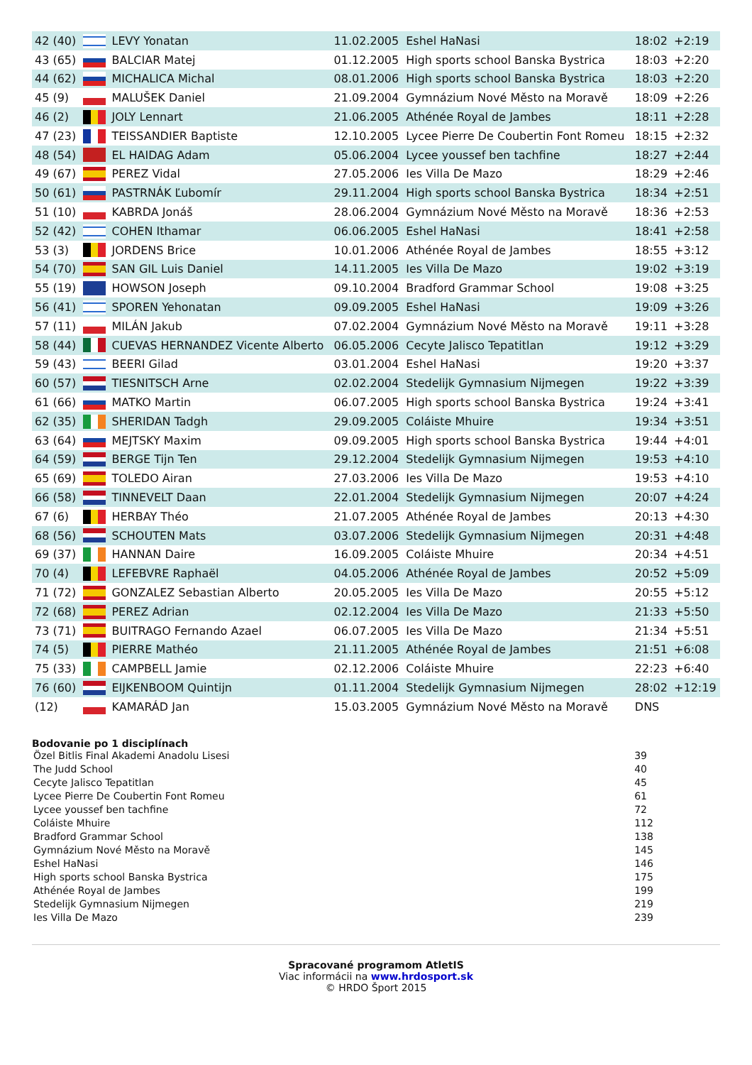| 42 (40) | | LEVY Yonatan | 11.02.2005 | Eshel HaNasi | 18:02 | +2:19 |
| 43 (65) | | BALCIAR Matej | 01.12.2005 | High sports school Banska Bystrica | 18:03 | +2:20 |
| 44 (62) | | MICHALICA Michal | 08.01.2006 | High sports school Banska Bystrica | 18:03 | +2:20 |
| 45 (9) | | MALUŠEK Daniel | 21.09.2004 | Gymnázium Nové Město na Moravě | 18:09 | +2:26 |
| 46 (2) | | JOLY Lennart | 21.06.2005 | Athénée Royal de Jambes | 18:11 | +2:28 |
| 47 (23) | | TEISSANDIER Baptiste | 12.10.2005 | Lycee Pierre De Coubertin Font Romeu | 18:15 | +2:32 |
| 48 (54) | | EL HAIDAG Adam | 05.06.2004 | Lycee youssef ben tachfine | 18:27 | +2:44 |
| 49 (67) | | PEREZ Vidal | 27.05.2006 | Ies Villa De Mazo | 18:29 | +2:46 |
| 50 (61) | | PASTRNÁK Ľubomír | 29.11.2004 | High sports school Banska Bystrica | 18:34 | +2:51 |
| 51 (10) | | KABRDA Jonáš | 28.06.2004 | Gymnázium Nové Město na Moravě | 18:36 | +2:53 |
| 52 (42) | | COHEN Ithamar | 06.06.2005 | Eshel HaNasi | 18:41 | +2:58 |
| 53 (3) | | JORDENS Brice | 10.01.2006 | Athénée Royal de Jambes | 18:55 | +3:12 |
| 54 (70) | | SAN GIL Luis Daniel | 14.11.2005 | Ies Villa De Mazo | 19:02 | +3:19 |
| 55 (19) | | HOWSON Joseph | 09.10.2004 | Bradford Grammar School | 19:08 | +3:25 |
| 56 (41) | | SPOREN Yehonatan | 09.09.2005 | Eshel HaNasi | 19:09 | +3:26 |
| 57 (11) | | MILÁN Jakub | 07.02.2004 | Gymnázium Nové Město na Moravě | 19:11 | +3:28 |
| 58 (44) | | CUEVAS HERNANDEZ Vicente Alberto | 06.05.2006 | Cecyte Jalisco Tepatitlan | 19:12 | +3:29 |
| 59 (43) | | BEERI Gilad | 03.01.2004 | Eshel HaNasi | 19:20 | +3:37 |
| 60 (57) | | TIESNITSCH Arne | 02.02.2004 | Stedelijk Gymnasium Nijmegen | 19:22 | +3:39 |
| 61 (66) | | MATKO Martin | 06.07.2005 | High sports school Banska Bystrica | 19:24 | +3:41 |
| 62 (35) | | SHERIDAN Tadgh | 29.09.2005 | Coláiste Mhuire | 19:34 | +3:51 |
| 63 (64) | | MEJTSKY Maxim | 09.09.2005 | High sports school Banska Bystrica | 19:44 | +4:01 |
| 64 (59) | | BERGE Tijn Ten | 29.12.2004 | Stedelijk Gymnasium Nijmegen | 19:53 | +4:10 |
| 65 (69) | | TOLEDO Airan | 27.03.2006 | Ies Villa De Mazo | 19:53 | +4:10 |
| 66 (58) | | TINNEVELT Daan | 22.01.2004 | Stedelijk Gymnasium Nijmegen | 20:07 | +4:24 |
| 67 (6) | | HERBAY Théo | 21.07.2005 | Athénée Royal de Jambes | 20:13 | +4:30 |
| 68 (56) | | SCHOUTEN Mats | 03.07.2006 | Stedelijk Gymnasium Nijmegen | 20:31 | +4:48 |
| 69 (37) | | HANNAN Daire | 16.09.2005 | Coláiste Mhuire | 20:34 | +4:51 |
| 70 (4) | | LEFEBVRE Raphaël | 04.05.2006 | Athénée Royal de Jambes | 20:52 | +5:09 |
| 71 (72) | | GONZALEZ Sebastian Alberto | 20.05.2005 | Ies Villa De Mazo | 20:55 | +5:12 |
| 72 (68) | | PEREZ Adrian | 02.12.2004 | Ies Villa De Mazo | 21:33 | +5:50 |
| 73 (71) | | BUITRAGO Fernando Azael | 06.07.2005 | Ies Villa De Mazo | 21:34 | +5:51 |
| 74 (5) | | PIERRE Mathéo | 21.11.2005 | Athénée Royal de Jambes | 21:51 | +6:08 |
| 75 (33) | | CAMPBELL Jamie | 02.12.2006 | Coláiste Mhuire | 22:23 | +6:40 |
| 76 (60) | | EIJKENBOOM Quintijn | 01.11.2004 | Stedelijk Gymnasium Nijmegen | 28:02 | +12:19 |
| (12) | | KAMARÁD Jan | 15.03.2005 | Gymnázium Nové Město na Moravě | DNS | |
Bodovanie po 1 disciplínach
| Özel Bitlis Final Akademi Anadolu Lisesi | 39 |
| The Judd School | 40 |
| Cecyte Jalisco Tepatitlan | 45 |
| Lycee Pierre De Coubertin Font Romeu | 61 |
| Lycee youssef ben tachfine | 72 |
| Coláiste Mhuire | 112 |
| Bradford Grammar School | 138 |
| Gymnázium Nové Město na Moravě | 145 |
| Eshel HaNasi | 146 |
| High sports school Banska Bystrica | 175 |
| Athénée Royal de Jambes | 199 |
| Stedelijk Gymnasium Nijmegen | 219 |
| Ies Villa De Mazo | 239 |
Spracované programom AtletIS
Viac informácii na www.hrdosport.sk
© HRDO Šport 2015